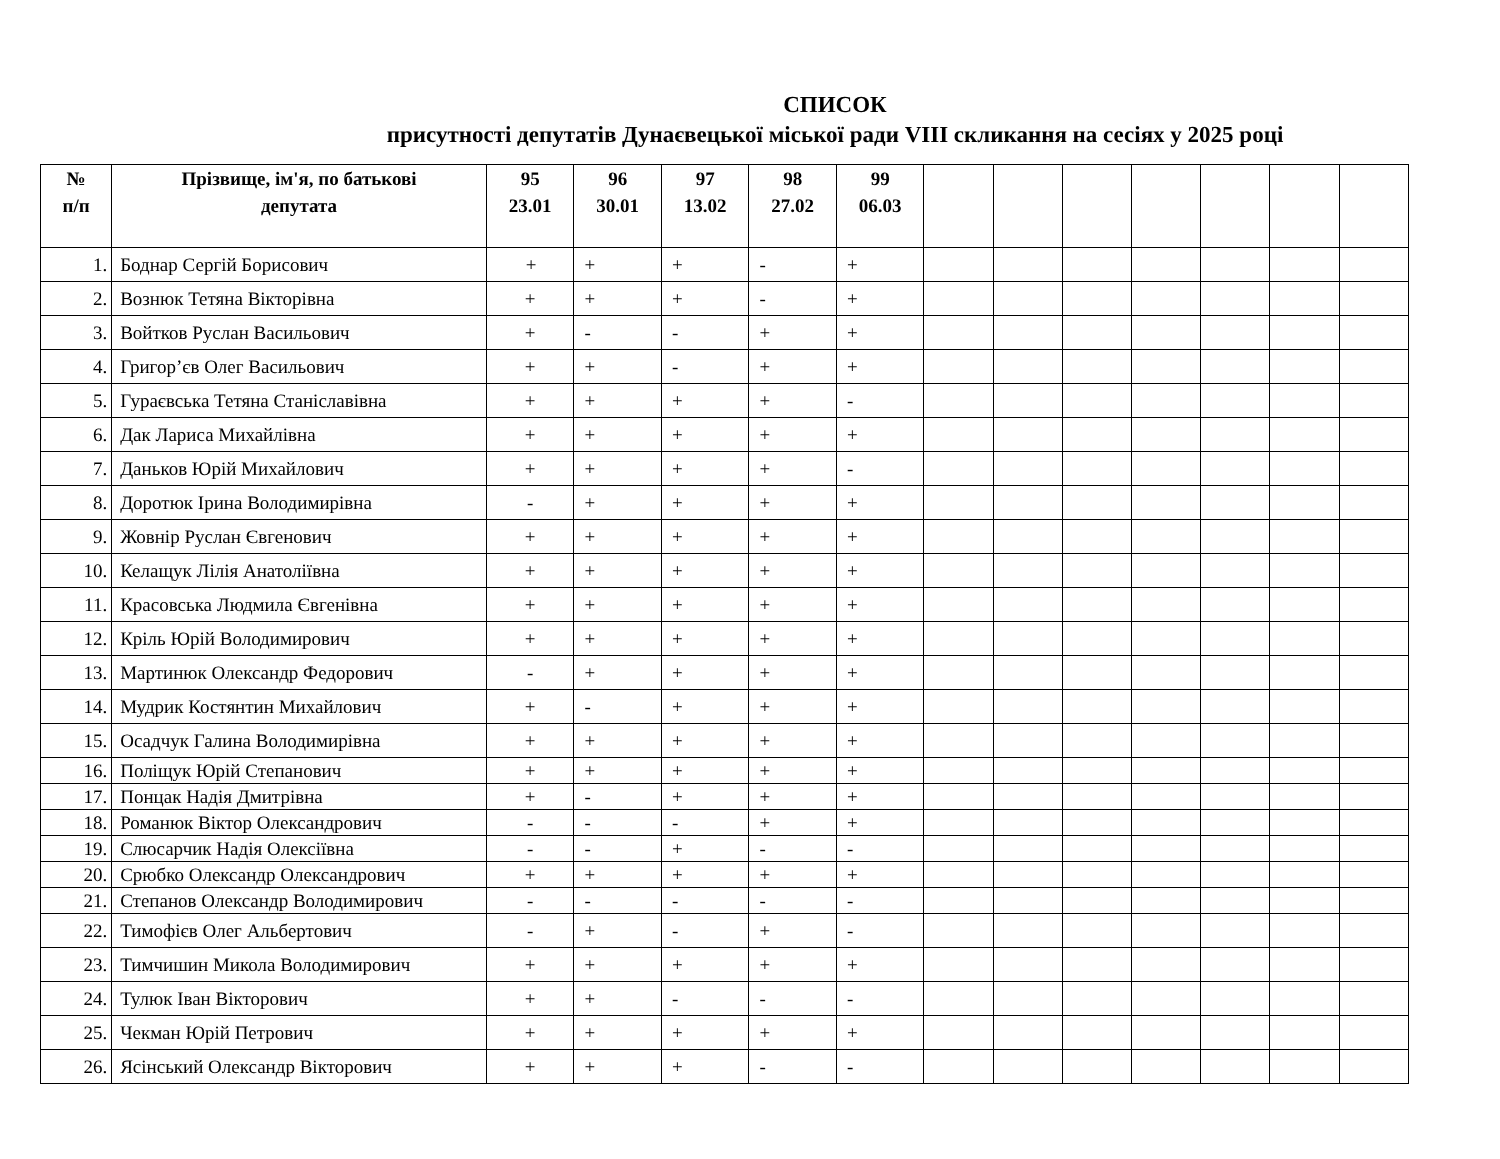СПИСОК
присутності депутатів Дунаєвецької міської ради VIII скликання на сесіях у 2025 році
| № п/п | Прізвище, ім'я, по батькові депутата | 95 23.01 | 96 30.01 | 97 13.02 | 98 27.02 | 99 06.03 | | | | | | | |
| --- | --- | --- | --- | --- | --- | --- | --- | --- | --- | --- | --- | --- | --- |
| 1. | Боднар Сергій Борисович | + | + | + | - | + | | | | | | | |
| 2. | Вознюк Тетяна Вікторівна | + | + | + | - | + | | | | | | | |
| 3. | Войтков Руслан Васильович | + | - | - | + | + | | | | | | | |
| 4. | Григор’єв Олег Васильович | + | + | - | + | + | | | | | | | |
| 5. | Гураєвська Тетяна Станіславівна | + | + | + | + | - | | | | | | | |
| 6. | Дак Лариса Михайлівна | + | + | + | + | + | | | | | | | |
| 7. | Даньков Юрій Михайлович | + | + | + | + | - | | | | | | | |
| 8. | Доротюк Ірина Володимирівна | - | + | + | + | + | | | | | | | |
| 9. | Жовнір Руслан Євгенович | + | + | + | + | + | | | | | | | |
| 10. | Келащук Лілія Анатоліївна | + | + | + | + | + | | | | | | | |
| 11. | Красовська Людмила Євгенівна | + | + | + | + | + | | | | | | | |
| 12. | Кріль Юрій Володимирович | + | + | + | + | + | | | | | | | |
| 13. | Мартинюк Олександр Федорович | - | + | + | + | + | | | | | | | |
| 14. | Мудрик Костянтин Михайлович | + | - | + | + | + | | | | | | | |
| 15. | Осадчук Галина Володимирівна | + | + | + | + | + | | | | | | | |
| 16. | Поліщук Юрій Степанович | + | + | + | + | + | | | | | | | |
| 17. | Понцак Надія Дмитрівна | + | - | + | + | + | | | | | | | |
| 18. | Романюк Віктор Олександрович | - | - | - | + | + | | | | | | | |
| 19. | Слюсарчик Надія Олексіївна | - | - | + | - | - | | | | | | | |
| 20. | Срюбко Олександр Олександрович | + | + | + | + | + | | | | | | | |
| 21. | Степанов Олександр Володимирович | - | - | - | - | - | | | | | | | |
| 22. | Тимофієв Олег Альбертович | - | + | - | + | - | | | | | | | |
| 23. | Тимчишин Микола Володимирович | + | + | + | + | + | | | | | | | |
| 24. | Тулюк Іван Вікторович | + | + | - | - | - | | | | | | | |
| 25. | Чекман Юрій Петрович | + | + | + | + | + | | | | | | | |
| 26. | Ясінський Олександр Вікторович | + | + | + | - | - | | | | | | | |